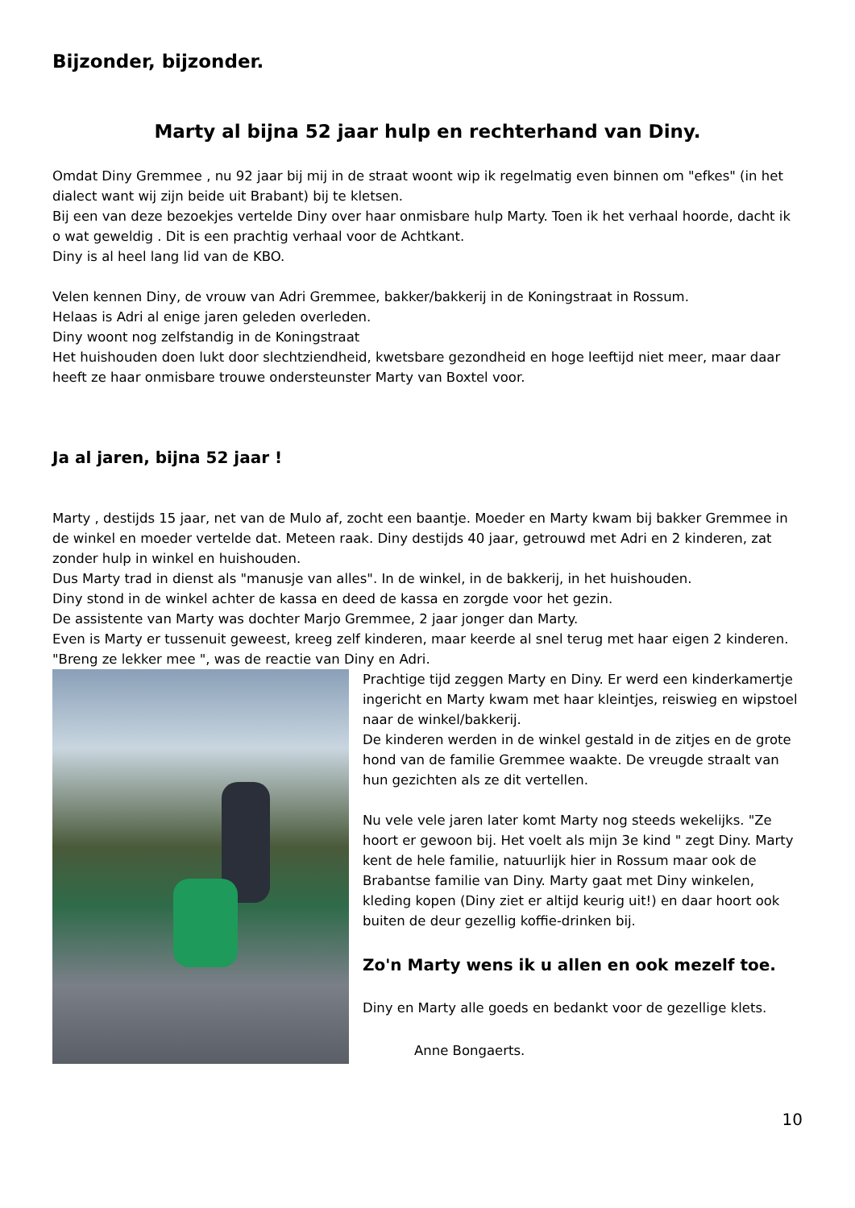Bijzonder, bijzonder.
Marty al bijna 52 jaar hulp en rechterhand van Diny.
Omdat Diny Gremmee , nu 92 jaar bij mij in de straat woont wip ik regelmatig even binnen om "efkes" (in het dialect want wij zijn beide uit Brabant) bij te kletsen.
Bij een van deze bezoekjes vertelde Diny over haar onmisbare hulp Marty. Toen ik het verhaal hoorde, dacht ik o wat geweldig . Dit is een prachtig verhaal voor de Achtkant.
Diny is al heel lang lid van de KBO.
Velen kennen Diny, de vrouw van Adri Gremmee, bakker/bakkerij in de Koningstraat in Rossum.
Helaas is Adri al enige jaren geleden overleden.
Diny woont nog zelfstandig in de Koningstraat
Het huishouden doen lukt door slechtziendheid, kwetsbare gezondheid en hoge leeftijd niet meer, maar daar heeft ze haar onmisbare trouwe ondersteunster Marty van Boxtel voor.
Ja al jaren, bijna 52 jaar !
Marty , destijds 15 jaar, net van de Mulo af, zocht een baantje. Moeder en Marty kwam bij bakker Gremmee in de winkel en moeder vertelde dat. Meteen raak. Diny destijds 40 jaar, getrouwd met Adri en 2 kinderen, zat zonder hulp in winkel en huishouden.
Dus Marty trad in dienst als "manusje van alles". In de winkel, in de bakkerij, in het huishouden.
Diny stond in de winkel achter de kassa en deed de kassa en zorgde voor het gezin.
De assistente van Marty was dochter Marjo Gremmee, 2 jaar jonger dan Marty.
Even is Marty er tussenuit geweest, kreeg zelf kinderen, maar keerde al snel terug met haar eigen 2 kinderen. "Breng ze lekker mee ", was de reactie van Diny en Adri.
Prachtige tijd zeggen Marty en Diny. Er werd een kinderkamertje ingericht en Marty kwam met haar kleintjes, reiswieg en wipstoel naar de winkel/bakkerij.
De kinderen werden in de winkel gestald in de zitjes en de grote hond van de familie Gremmee waakte. De vreugde straalt van hun gezichten als ze dit vertellen.
Nu vele vele jaren later komt Marty nog steeds wekelijks. "Ze hoort er gewoon bij. Het voelt als mijn 3e kind " zegt Diny. Marty kent de hele familie, natuurlijk hier in Rossum maar ook de Brabantse familie van Diny. Marty gaat met Diny winkelen, kleding kopen (Diny ziet er altijd keurig uit!) en daar hoort ook buiten de deur gezellig koffie-drinken bij.
Zo'n Marty wens ik u allen en ook mezelf toe.
Diny en Marty alle goeds en bedankt voor de gezellige klets.
Anne Bongaerts.
10